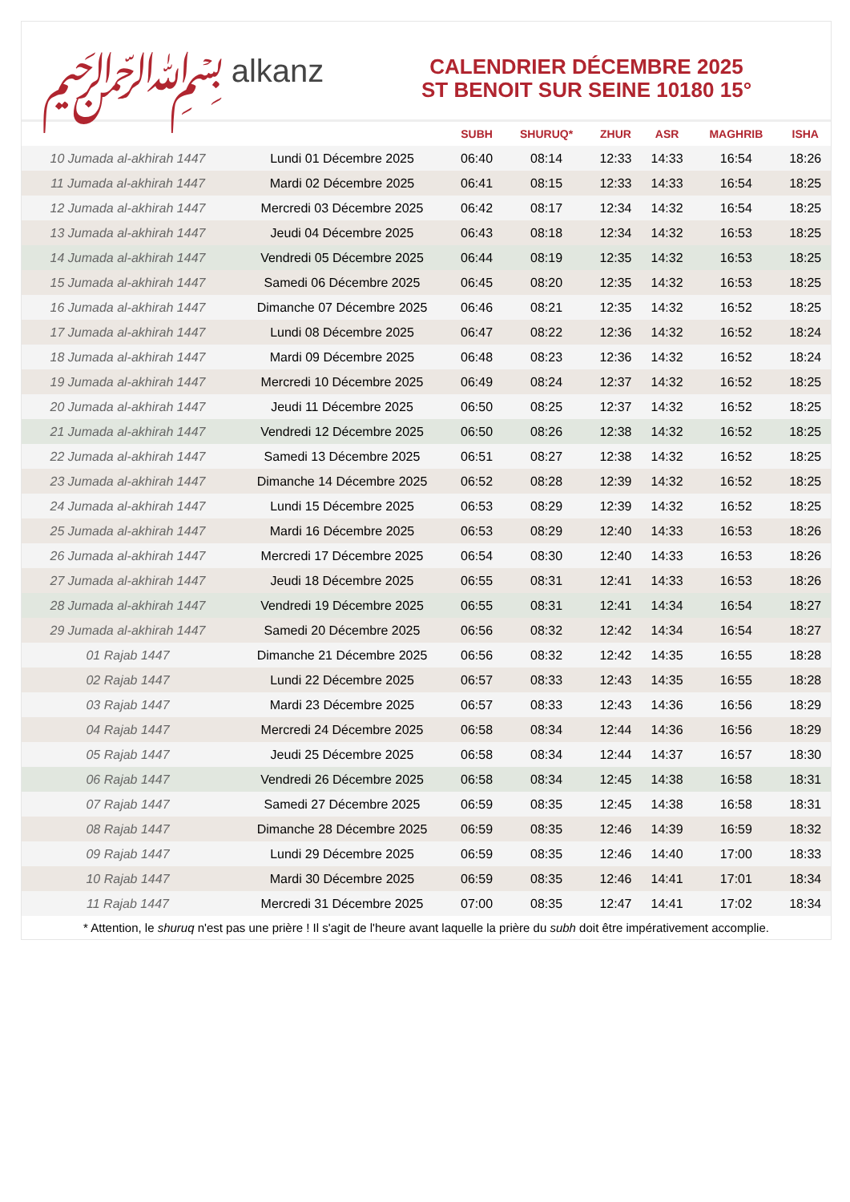﷽ alkanz
CALENDRIER DÉCEMBRE 2025
ST BENOIT SUR SEINE 10180 15°
| | | SUBH | SHURUQ* | ZHUR | ASR | MAGHRIB | ISHA |
| --- | --- | --- | --- | --- | --- | --- | --- |
| 10 Jumada al-akhirah 1447 | Lundi 01 Décembre 2025 | 06:40 | 08:14 | 12:33 | 14:33 | 16:54 | 18:26 |
| 11 Jumada al-akhirah 1447 | Mardi 02 Décembre 2025 | 06:41 | 08:15 | 12:33 | 14:33 | 16:54 | 18:25 |
| 12 Jumada al-akhirah 1447 | Mercredi 03 Décembre 2025 | 06:42 | 08:17 | 12:34 | 14:32 | 16:54 | 18:25 |
| 13 Jumada al-akhirah 1447 | Jeudi 04 Décembre 2025 | 06:43 | 08:18 | 12:34 | 14:32 | 16:53 | 18:25 |
| 14 Jumada al-akhirah 1447 | Vendredi 05 Décembre 2025 | 06:44 | 08:19 | 12:35 | 14:32 | 16:53 | 18:25 |
| 15 Jumada al-akhirah 1447 | Samedi 06 Décembre 2025 | 06:45 | 08:20 | 12:35 | 14:32 | 16:53 | 18:25 |
| 16 Jumada al-akhirah 1447 | Dimanche 07 Décembre 2025 | 06:46 | 08:21 | 12:35 | 14:32 | 16:52 | 18:25 |
| 17 Jumada al-akhirah 1447 | Lundi 08 Décembre 2025 | 06:47 | 08:22 | 12:36 | 14:32 | 16:52 | 18:24 |
| 18 Jumada al-akhirah 1447 | Mardi 09 Décembre 2025 | 06:48 | 08:23 | 12:36 | 14:32 | 16:52 | 18:24 |
| 19 Jumada al-akhirah 1447 | Mercredi 10 Décembre 2025 | 06:49 | 08:24 | 12:37 | 14:32 | 16:52 | 18:25 |
| 20 Jumada al-akhirah 1447 | Jeudi 11 Décembre 2025 | 06:50 | 08:25 | 12:37 | 14:32 | 16:52 | 18:25 |
| 21 Jumada al-akhirah 1447 | Vendredi 12 Décembre 2025 | 06:50 | 08:26 | 12:38 | 14:32 | 16:52 | 18:25 |
| 22 Jumada al-akhirah 1447 | Samedi 13 Décembre 2025 | 06:51 | 08:27 | 12:38 | 14:32 | 16:52 | 18:25 |
| 23 Jumada al-akhirah 1447 | Dimanche 14 Décembre 2025 | 06:52 | 08:28 | 12:39 | 14:32 | 16:52 | 18:25 |
| 24 Jumada al-akhirah 1447 | Lundi 15 Décembre 2025 | 06:53 | 08:29 | 12:39 | 14:32 | 16:52 | 18:25 |
| 25 Jumada al-akhirah 1447 | Mardi 16 Décembre 2025 | 06:53 | 08:29 | 12:40 | 14:33 | 16:53 | 18:26 |
| 26 Jumada al-akhirah 1447 | Mercredi 17 Décembre 2025 | 06:54 | 08:30 | 12:40 | 14:33 | 16:53 | 18:26 |
| 27 Jumada al-akhirah 1447 | Jeudi 18 Décembre 2025 | 06:55 | 08:31 | 12:41 | 14:33 | 16:53 | 18:26 |
| 28 Jumada al-akhirah 1447 | Vendredi 19 Décembre 2025 | 06:55 | 08:31 | 12:41 | 14:34 | 16:54 | 18:27 |
| 29 Jumada al-akhirah 1447 | Samedi 20 Décembre 2025 | 06:56 | 08:32 | 12:42 | 14:34 | 16:54 | 18:27 |
| 01 Rajab 1447 | Dimanche 21 Décembre 2025 | 06:56 | 08:32 | 12:42 | 14:35 | 16:55 | 18:28 |
| 02 Rajab 1447 | Lundi 22 Décembre 2025 | 06:57 | 08:33 | 12:43 | 14:35 | 16:55 | 18:28 |
| 03 Rajab 1447 | Mardi 23 Décembre 2025 | 06:57 | 08:33 | 12:43 | 14:36 | 16:56 | 18:29 |
| 04 Rajab 1447 | Mercredi 24 Décembre 2025 | 06:58 | 08:34 | 12:44 | 14:36 | 16:56 | 18:29 |
| 05 Rajab 1447 | Jeudi 25 Décembre 2025 | 06:58 | 08:34 | 12:44 | 14:37 | 16:57 | 18:30 |
| 06 Rajab 1447 | Vendredi 26 Décembre 2025 | 06:58 | 08:34 | 12:45 | 14:38 | 16:58 | 18:31 |
| 07 Rajab 1447 | Samedi 27 Décembre 2025 | 06:59 | 08:35 | 12:45 | 14:38 | 16:58 | 18:31 |
| 08 Rajab 1447 | Dimanche 28 Décembre 2025 | 06:59 | 08:35 | 12:46 | 14:39 | 16:59 | 18:32 |
| 09 Rajab 1447 | Lundi 29 Décembre 2025 | 06:59 | 08:35 | 12:46 | 14:40 | 17:00 | 18:33 |
| 10 Rajab 1447 | Mardi 30 Décembre 2025 | 06:59 | 08:35 | 12:46 | 14:41 | 17:01 | 18:34 |
| 11 Rajab 1447 | Mercredi 31 Décembre 2025 | 07:00 | 08:35 | 12:47 | 14:41 | 17:02 | 18:34 |
* Attention, le shuruq n'est pas une prière ! Il s'agit de l'heure avant laquelle la prière du subh doit être impérativement accomplie.